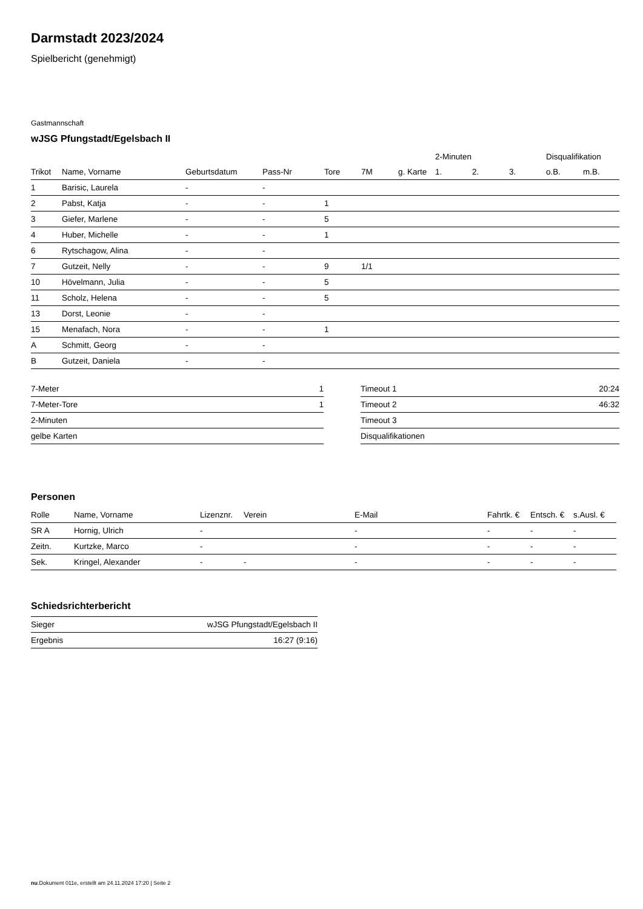Darmstadt 2023/2024
Spielbericht (genehmigt)
Gastmannschaft
wJSG Pfungstadt/Egelsbach II
| | | | | | | | 2-Minuten | | | Disqualifikation | |
| --- | --- | --- | --- | --- | --- | --- | --- | --- | --- | --- | --- |
| Trikot | Name, Vorname | Geburtsdatum | Pass-Nr | Tore | 7M | g. Karte | 1. | 2. | 3. | o.B. | m.B. |
| 1 | Barisic, Laurela | - | - | | | | | | | | |
| 2 | Pabst, Katja | - | - | 1 | | | | | | | |
| 3 | Giefer, Marlene | - | - | 5 | | | | | | | |
| 4 | Huber, Michelle | - | - | 1 | | | | | | | |
| 6 | Rytschagow, Alina | - | - | | | | | | | | |
| 7 | Gutzeit, Nelly | - | - | 9 | 1/1 | | | | | | |
| 10 | Hövelmann, Julia | - | - | 5 | | | | | | | |
| 11 | Scholz, Helena | - | - | 5 | | | | | | | |
| 13 | Dorst, Leonie | - | - | | | | | | | | |
| 15 | Menafach, Nora | - | - | 1 | | | | | | | |
| A | Schmitt, Georg | - | - | | | | | | | | |
| B | Gutzeit, Daniela | - | - | | | | | | | | |
| 7-Meter | 1 |
| 7-Meter-Tore | 1 |
| 2-Minuten | |
| gelbe Karten | |
| Timeout 1 | 20:24 |
| Timeout 2 | 46:32 |
| Timeout 3 | |
| Disqualifikationen | |
Personen
| Rolle | Name, Vorname | Lizenznr. | Verein | E-Mail | Fahrtk. € | Entsch. € | s.Ausl. € |
| --- | --- | --- | --- | --- | --- | --- | --- |
| SR A | Hornig, Ulrich | - | | - | - | - | - |
| Zeitn. | Kurtzke, Marco | - | | - | - | - | - |
| Sek. | Kringel, Alexander | - | - | - | - | - | - |
Schiedsrichterbericht
| Sieger | wJSG Pfungstadt/Egelsbach II |
| Ergebnis | 16:27 (9:16) |
nu.Dokument 011e, erstellt am 24.11.2024 17:20 | Seite 2